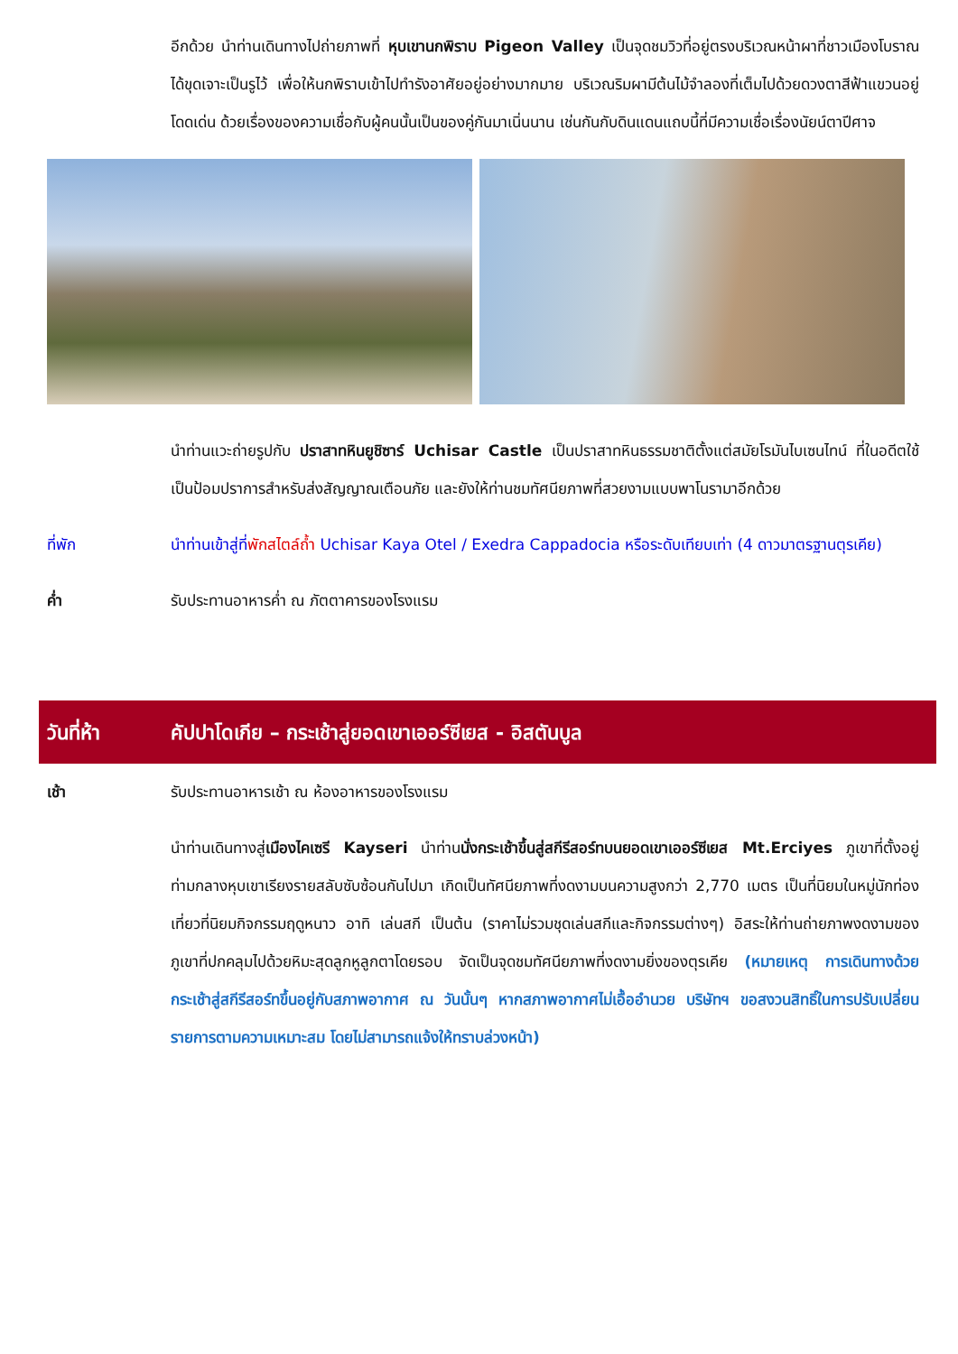อีกด้วย นำท่านเดินทางไปถ่ายภาพที่ หุบเขานกพิราบ Pigeon Valley เป็นจุดชมวิวที่อยู่ตรงบริเวณหน้าผาที่ชาวเมืองโบราณได้ขุดเจาะเป็นรูไว้ เพื่อให้นกพิราบเข้าไปทำรังอาศัยอยู่อย่างมากมาย บริเวณริมผามีต้นไม้จำลองที่เต็มไปด้วยดวงตาสีฟ้าแขวนอยู่โดดเด่น ด้วยเรื่องของความเชื่อกับผู้คนนั้นเป็นของคู่กันมาเนิ่นนาน เช่นกันกับดินแดนแถบนี้ที่มีความเชื่อเรื่องนัยน์ตาปีศาจ
นำท่านแวะถ่ายรูปกับ ปราสาทหินยูชิซาร์ Uchisar Castle เป็นปราสาทหินธรรมชาติตั้งแต่สมัยโรมันไบเซนไทน์ ที่ในอดีตใช้เป็นป้อมปราการสำหรับส่งสัญญาณเตือนภัย และยังให้ท่านชมทัศนียภาพที่สวยงามแบบพาโนรามาอีกด้วย
ที่พัก นำท่านเข้าสู่ที่พักสไตล์ถ้ำ Uchisar Kaya Otel / Exedra Cappadocia หรือระดับเทียบเท่า (4 ดาวมาตรฐานตุรเคีย)
ค่ำ รับประทานอาหารค่ำ ณ ภัตตาคารของโรงแรม
วันที่ห้า คัปปาโดเกีย – กระเช้าสู่ยอดเขาเออร์ซีเยส - อิสตันบูล
เช้า รับประทานอาหารเช้า ณ ห้องอาหารของโรงแรม
นำท่านเดินทางสู่เมืองไคเซรี Kayseri นำท่านนั่งกระเช้าขึ้นสู่สกีรีสอร์ทบนยอดเขาเออร์ซีเยส Mt.Erciyes ภูเขาที่ตั้งอยู่ท่ามกลางหุบเขาเรียงรายสลับซับซ้อนกันไปมา เกิดเป็นทัศนียภาพที่งดงามบนความสูงกว่า 2,770 เมตร เป็นที่นิยมในหมู่นักท่องเที่ยวที่นิยมกิจกรรมฤดูหนาว อาทิ เล่นสกี เป็นต้น (ราคาไม่รวมชุดเล่นสกีและกิจกรรมต่างๆ) อิสระให้ท่านถ่ายภาพงดงามของภูเขาที่ปกคลุมไปด้วยหิมะสุดลูกหูลูกตาโดยรอบ จัดเป็นจุดชมทัศนียภาพที่งดงามยิ่งของตุรเคีย (หมายเหตุ การเดินทางด้วยกระเช้าสู่สกีรีสอร์ทขึ้นอยู่กับสภาพอากาศ ณ วันนั้นๆ หากสภาพอากาศไม่เอื้ออำนวย บริษัทฯ ขอสงวนสิทธิ์ในการปรับเปลี่ยนรายการตามความเหมาะสม โดยไม่สามารถแจ้งให้ทราบล่วงหน้า)